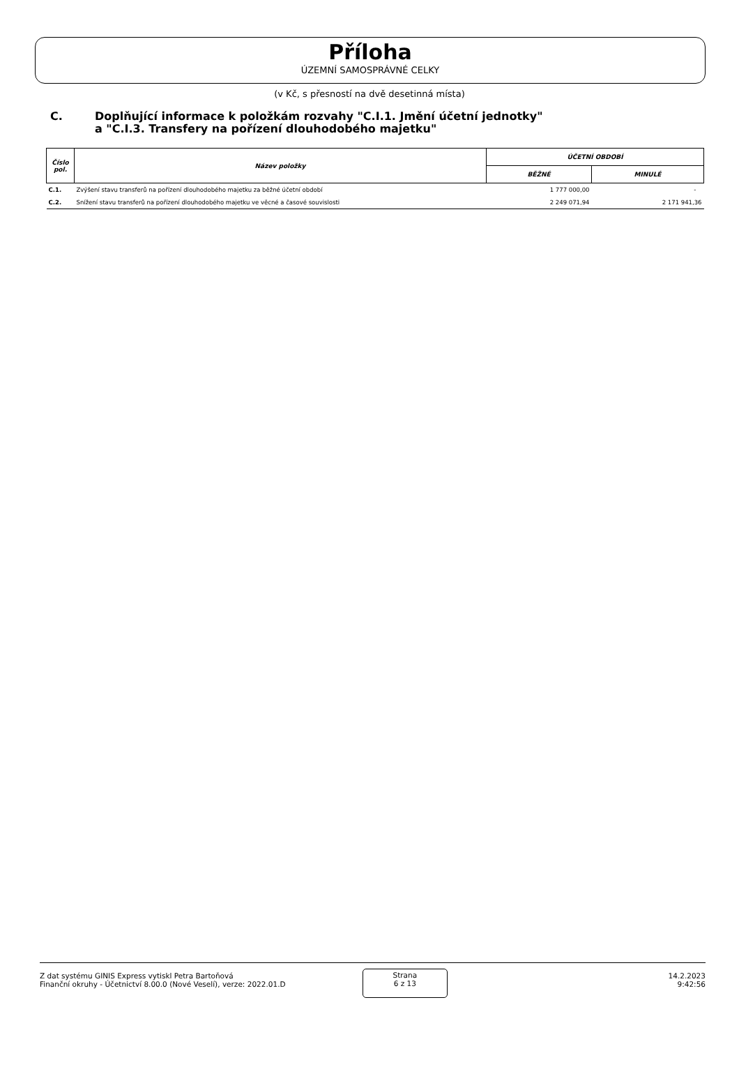Příloha
ÚZEMNÍ SAMOSPRÁVNÉ CELKY
(v Kč, s přesností na dvě desetinná místa)
C. Doplňující informace k položkám rozvahy "C.I.1. Jmění účetní jednotky"
a "C.I.3. Transfery na pořízení dlouhodobého majetku"
| Číslo pol. | Název položky | ÚČETNÍ OBDOBÍ | |
| --- | --- | --- | --- |
| | | BĚŽNÉ | MINULÉ |
| C.1. | Zvýšení stavu transferů na pořízení dlouhodobého majetku za běžné účetní období | 1 777 000,00 | - |
| C.2. | Snížení stavu transferů na pořízení dlouhodobého majetku ve věcné a časové souvislosti | 2 249 071,94 | 2 171 941,36 |
Z dat systému GINIS Express vytiskl Petra Bartoňová
Finanční okruhy - Účetnictví 8.00.0 (Nové Veselí), verze: 2022.01.D
Strana
6 z 13
14.2.2023
9:42:56